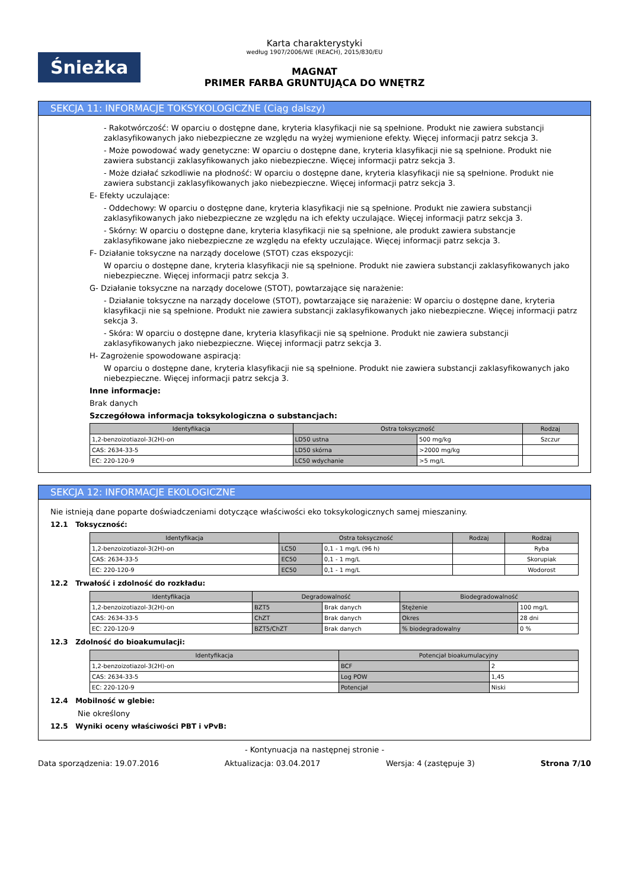Śnieżka
Karta charakterystyki
według 1907/2006/WE (REACH), 2015/830/EU
MAGNAT
PRIMER FARBA GRUNTUJĄCA DO WNĘTRZ
SEKCJA 11: INFORMACJE TOKSYKOLOGICZNE (Ciąg dalszy)
- Rakotwórczość: W oparciu o dostępne dane, kryteria klasyfikacji nie są spełnione. Produkt nie zawiera substancji zaklasyfikowanych jako niebezpieczne ze względu na wyżej wymienione efekty. Więcej informacji patrz sekcja 3.
- Może powodować wady genetyczne: W oparciu o dostępne dane, kryteria klasyfikacji nie są spełnione. Produkt nie zawiera substancji zaklasyfikowanych jako niebezpieczne. Więcej informacji patrz sekcja 3.
- Może działać szkodliwie na płodność: W oparciu o dostępne dane, kryteria klasyfikacji nie są spełnione. Produkt nie zawiera substancji zaklasyfikowanych jako niebezpieczne. Więcej informacji patrz sekcja 3.
E- Efekty uczulające:
- Oddechowy: W oparciu o dostępne dane, kryteria klasyfikacji nie są spełnione. Produkt nie zawiera substancji zaklasyfikowanych jako niebezpieczne ze względu na ich efekty uczulające. Więcej informacji patrz sekcja 3.
- Skórny: W oparciu o dostępne dane, kryteria klasyfikacji nie są spełnione, ale produkt zawiera substancje zaklasyfikowane jako niebezpieczne ze względu na efekty uczulające. Więcej informacji patrz sekcja 3.
F- Działanie toksyczne na narządy docelowe (STOT) czas ekspozycji:
W oparciu o dostępne dane, kryteria klasyfikacji nie są spełnione. Produkt nie zawiera substancji zaklasyfikowanych jako niebezpieczne. Więcej informacji patrz sekcja 3.
G- Działanie toksyczne na narządy docelowe (STOT), powtarzające się narażenie:
- Działanie toksyczne na narządy docelowe (STOT), powtarzające się narażenie: W oparciu o dostępne dane, kryteria klasyfikacji nie są spełnione. Produkt nie zawiera substancji zaklasyfikowanych jako niebezpieczne. Więcej informacji patrz sekcja 3.
- Skóra: W oparciu o dostępne dane, kryteria klasyfikacji nie są spełnione. Produkt nie zawiera substancji zaklasyfikowanych jako niebezpieczne. Więcej informacji patrz sekcja 3.
H- Zagrożenie spowodowane aspiracją:
W oparciu o dostępne dane, kryteria klasyfikacji nie są spełnione. Produkt nie zawiera substancji zaklasyfikowanych jako niebezpieczne. Więcej informacji patrz sekcja 3.
Inne informacje:
Brak danych
Szczegółowa informacja toksykologiczna o substancjach:
| Identyfikacja | Ostra toksyczność | | Rodzaj |
| --- | --- | --- | --- |
| 1,2-benzoizotiazol-3(2H)-on | LD50 ustna | 500 mg/kg | Szczur |
| CAS: 2634-33-5 | LD50 skórna | >2000 mg/kg | |
| EC: 220-120-9 | LC50 wdychanie | >5 mg/L | |
SEKCJA 12: INFORMACJE EKOLOGICZNE
Nie istnieją dane poparte doświadczeniami dotyczące właściwości eko toksykologicznych samej mieszaniny.
12.1 Toksyczność:
| Identyfikacja | Ostra toksyczność | | Rodzaj | Rodzaj |
| --- | --- | --- | --- | --- |
| 1,2-benzoizotiazol-3(2H)-on | LC50 | 0,1 - 1 mg/L (96 h) | | Ryba |
| CAS: 2634-33-5 | EC50 | 0,1 - 1 mg/L | | Skorupiak |
| EC: 220-120-9 | EC50 | 0,1 - 1 mg/L | | Wodorost |
12.2 Trwałość i zdolność do rozkładu:
| Identyfikacja | Degradowalność | | Biodegradowalność | |
| --- | --- | --- | --- | --- |
| 1,2-benzoizotiazol-3(2H)-on | BZT5 | Brak danych | Stężenie | 100 mg/L |
| CAS: 2634-33-5 | ChZT | Brak danych | Okres | 28 dni |
| EC: 220-120-9 | BZT5/ChZT | Brak danych | % biodegradowalny | 0 % |
12.3 Zdolność do bioakumulacji:
| Identyfikacja | Potencjał bioakumulacyjny | |
| --- | --- | --- |
| 1,2-benzoizotiazol-3(2H)-on | BCF | 2 |
| CAS: 2634-33-5 | Log POW | 1,45 |
| EC: 220-120-9 | Potencjał | Niski |
12.4 Mobilność w glebie:
Nie określony
12.5 Wyniki oceny właściwości PBT i vPvB:
- Kontynuacja na następnej stronie -
Data sporządzenia: 19.07.2016 Aktualizacja: 03.04.2017 Wersja: 4 (zastępuje 3) Strona 7/10